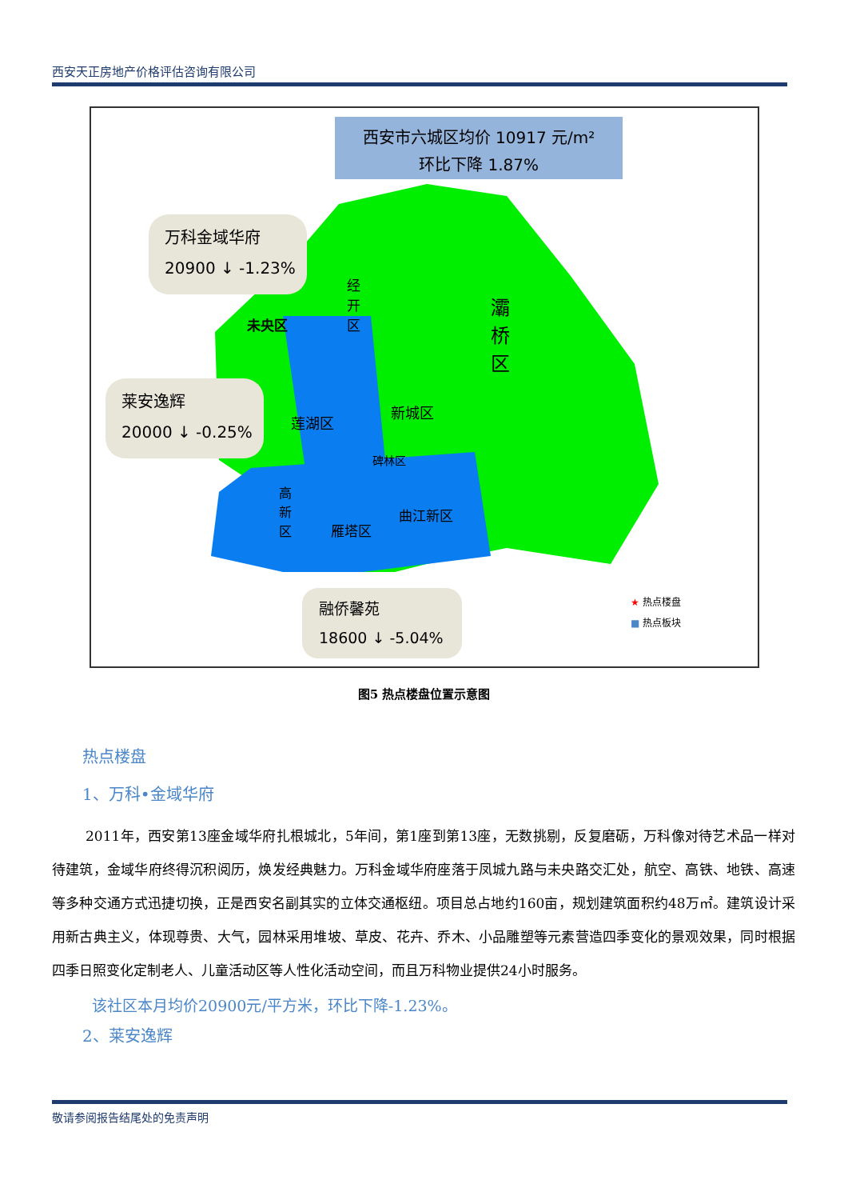西安天正房地产价格评估咨询有限公司
西安市六城区均价 10917 元/m²
环比下降 1.87%
万科金域华府
20900 ↓ -1.23%
莱安逸辉
20000 ↓ -0.25%
融侨馨苑
18600 ↓ -5.04%
未央区
经 开 区
灞 桥 区
莲湖区
新城区
碑林区
高 新 区
雁塔区
曲江新区
★ 热点楼盘
■ 热点板块
图5 热点楼盘位置示意图
热点楼盘
1、万科•金域华府
2011年，西安第13座金域华府扎根城北，5年间，第1座到第13座，无数挑剔，反复磨砺，万科像对待艺术品一样对待建筑，金域华府终得沉积阅历，焕发经典魅力。万科金域华府座落于凤城九路与未央路交汇处，航空、高铁、地铁、高速等多种交通方式迅捷切换，正是西安名副其实的立体交通枢纽。项目总占地约160亩，规划建筑面积约48万㎡。建筑设计采用新古典主义，体现尊贵、大气，园林采用堆坡、草皮、花卉、乔木、小品雕塑等元素营造四季变化的景观效果，同时根据四季日照变化定制老人、儿童活动区等人性化活动空间，而且万科物业提供24小时服务。
该社区本月均价20900元/平方米，环比下降-1.23%。
2、莱安逸辉
敬请参阅报告结尾处的免责声明